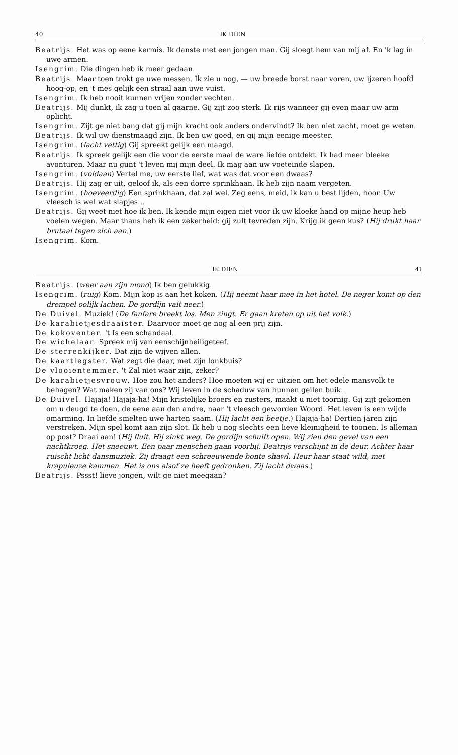40 IK DIEN
Beatrijs. Het was op eene kermis. Ik danste met een jongen man. Gij sloegt hem van mij af. En 'k lag in uwe armen.
Isengrim. Die dingen heb ik meer gedaan.
Beatrijs. Maar toen trokt ge uwe messen. Ik zie u nog, — uw breede borst naar voren, uw ijzeren hoofd hoog-op, en 't mes gelijk een straal aan uwe vuist.
Isengrim. Ik heb nooit kunnen vrijen zonder vechten.
Beatrijs. Mij dunkt, ik zag u toen al gaarne. Gij zijt zoo sterk. Ik rijs wanneer gij even maar uw arm oplicht.
Isengrim. Zijt ge niet bang dat gij mijn kracht ook anders ondervindt? Ik ben niet zacht, moet ge weten.
Beatrijs. Ik wil uw dienstmaagd zijn. Ik ben uw goed, en gij mijn eenige meester.
Isengrim. (lacht vettig) Gij spreekt gelijk een maagd.
Beatrijs. Ik spreek gelijk een die voor de eerste maal de ware liefde ontdekt. Ik had meer bleeke avonturen. Maar nu gunt 't leven mij mijn deel. Ik mag aan uw voeteinde slapen.
Isengrim. (voldaan) Vertel me, uw eerste lief, wat was dat voor een dwaas?
Beatrijs. Hij zag er uit, geloof ik, als een dorre sprinkhaan. Ik heb zijn naam vergeten.
Isengrim. (hoeveerdig) Een sprinkhaan, dat zal wel. Zeg eens, meid, ik kan u best lijden, hoor. Uw vleesch is wel wat slapjes…
Beatrijs. Gij weet niet hoe ik ben. Ik kende mijn eigen niet voor ik uw kloeke hand op mijne heup heb voelen wegen. Maar thans heb ik een zekerheid: gij zult tevreden zijn. Krijg ik geen kus? (Hij drukt haar brutaal tegen zich aan.)
Isengrim. Kom.
IK DIEN 41
Beatrijs. (weer aan zijn mond) Ik ben gelukkig.
Isengrim. (ruig) Kom. Mijn kop is aan het koken. (Hij neemt haar mee in het hotel. De neger komt op den drempel oolijk lachen. De gordijn valt neer.)
De Duivel. Muziek! (De fanfare breekt los. Men zingt. Er gaan kreten op uit het volk.)
De karabietjesdraaister. Daarvoor moet ge nog al een prij zijn.
De kokoventer. 't Is een schandaal.
De wichelaar. Spreek mij van eenschijnheiligeteef.
De sterrenkijker. Dat zijn de wijven allen.
De kaartlegster. Wat zegt die daar, met zijn lonkbuis?
De vlooientemmer. 't Zal niet waar zijn, zeker?
De karabietjesvrouw. Hoe zou het anders? Hoe moeten wij er uitzien om het edele mansvolk te behagen? Wat maken zij van ons? Wij leven in de schaduw van hunnen geilen buik.
De Duivel. Hajaja! Hajaja-ha! Mijn kristelijke broers en zusters, maakt u niet toornig. Gij zijt gekomen om u deugd te doen, de eene aan den andre, naar 't vleesch geworden Woord. Het leven is een wijde omarming. In liefde smelten uwe harten saam. (Hij lacht een beetje.) Hajaja-ha! Dertien jaren zijn verstreken. Mijn spel komt aan zijn slot. Ik heb u nog slechts een lieve kleinigheid te toonen. Is alleman op post? Draai aan! (Hij fluit. Hij zinkt weg. De gordijn schuift open. Wij zien den gevel van een nachtkroeg. Het sneeuwt. Een paar menschen gaan voorbij. Beatrijs verschijnt in de deur. Achter haar ruischt licht dansmuziek. Zij draagt een schreeuwende bonte shawl. Heur haar staat wild, met krapuleuze kammen. Het is ons alsof ze heeft gedronken. Zij lacht dwaas.)
Beatrijs. Pssst! lieve jongen, wilt ge niet meegaan?